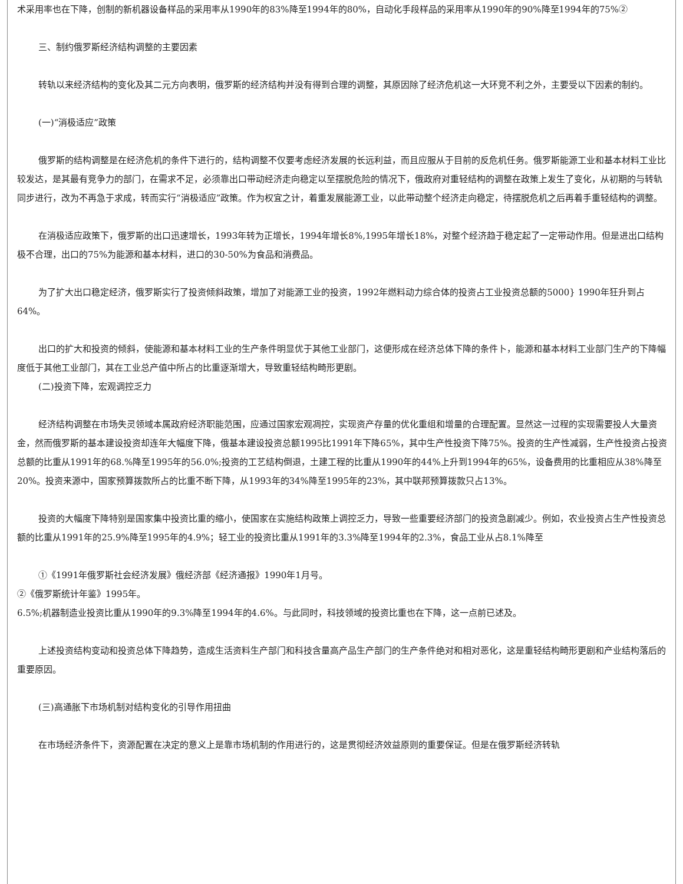术采用率也在下降，创制的新机器设备样品的采用率从1990年的83%降至1994年的80%，自动化手段样品的采用率从1990年的90%降至1994年的75%②
三、制约俄罗斯经济结构调整的主要因素
转轨以来经济结构的变化及其二元方向表明，俄罗斯的经济结构并没有得到合理的调整，其原因除了经济危机这一大环竞不利之外，主要受以下因素的制约。
(一)“消极适应”政策
俄罗斯的结构调整是在经济危机的条件下进行的，结构调整不仅要考虑经济发展的长远利益，而且应服从于目前的反危机任务。俄罗斯能源工业和基本材料工业比较发达，是其最有竞争力的部门，在需求不足，必须靠出口带动经济走向稳定以至摆脱危险的情况下，俄政府对重轻结构的调整在政策上发生了变化，从初期的与转轨同步进行，改为不再急于求成，转而实行“消极适应”政策。作为权宜之计，着重发展能源工业，以此带动整个经济走向稳定，待摆脱危机之后再着手重轻结构的调整。
在消极适应政策下，俄罗斯的出口迅速增长，1993年转为正增长，1994年增长8%,1995年增长18%，对整个经济趋于稳定起了一定带动作用。但是进出口结构极不合理，出口的75%为能源和基本材料，进口的30-50%为食品和消费品。
为了扩大出口稳定经济，俄罗斯实行了投资倾斜政策，增加了对能源工业的投资，1992年燃料动力综合体的投资占工业投资总额的5000} 1990年狂升到占64%。
出口的扩大和投资的倾斜，使能源和基本材料工业的生产条件明显优于其他工业部门，这便形成在经济总体下降的条件卜，能源和基本材料工业部门生产的下降幅度低于其他工业部门，其在工业总产值中所占的比重逐渐增大，导致重轻结构畸形更剧。
(二)投资下降，宏观调控乏力
经济结构调整在市场失灵领域本属政府经济职能范围，应通过国家宏观凋控，实现资产存量的优化重组和增量的合理配置。显然这一过程的实现需要投人大量资金，然而俄罗斯的基本建设投资却连年大幅度下降，俄基本建设投资总额1995比1991年下降65%，其中生产性投资下降75%。投资的生产性减弱，生产性投资占投资总额的比重从1991年的68.%降至1995年的56.0%;投资的工艺结构倒退，土建工程的比重从1990年的44%上升到1994年的65%，设备费用的比重相应从38%降至20%。投资来源中，国家预算拨款所占的比重不断下降，从1993年的34%降至1995年的23%，其中联邦预算拨款只占13%。
投资的大幅度下降特别是国家集中投资比重的缩小，使国家在实施结构政策上调控乏力，导致一些重要经济部门的投资急剧减少。例如，农业投资占生产性投资总额的比重从1991年的25.9%降至1995年的4.9%；轻工业的投资比重从1991年的3.3%降至1994年的2.3%，食品工业从占8.1%降至
①《1991年俄罗斯社会经济发展》俄经济部《经济通报》1990年1月号。
②《俄罗斯统计年鉴》1995年。
6.5%;机器制造业投资比重从1990年的9.3%降至1994年的4.6%。与此同时，科技领域的投资比重也在下降，这一点前已述及。
上述投资结构变动和投资总体下降趋势，造成生活资料生产部门和科技含量高产品生产部门的生产条件绝对和相对恶化，这是重轻结构畸形更剧和产业结构落后的重要原因。
(三)高通胀下市场机制对结构变化的引导作用扭曲
在市场经济条件下，资源配置在决定的意义上是靠市场机制的作用进行的，这是贯彻经济效益原则的重要保证。但是在俄罗斯经济转轨